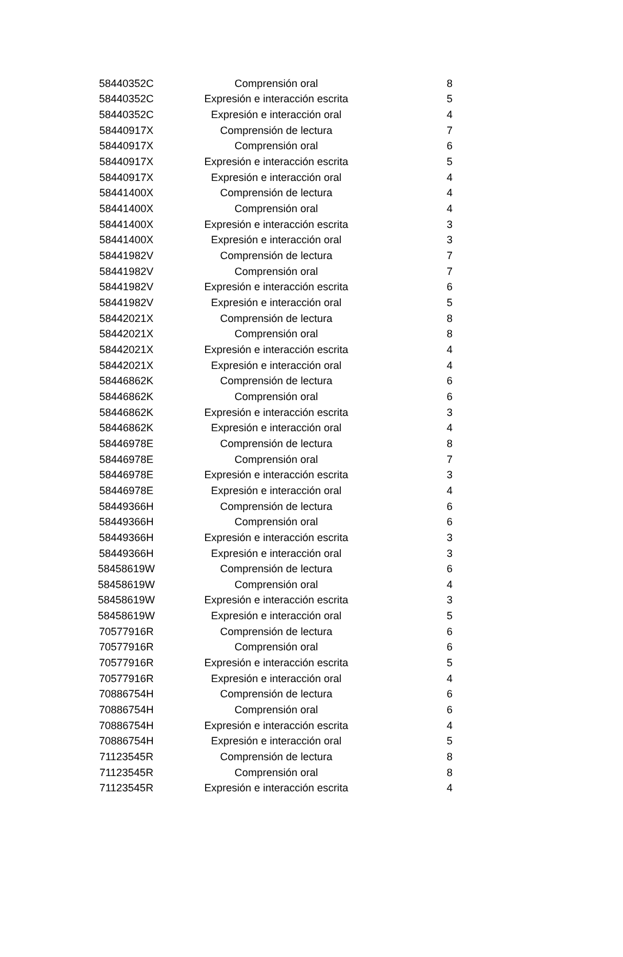| 58440352C | Comprensión oral | 8 |
| 58440352C | Expresión e interacción escrita | 5 |
| 58440352C | Expresión e interacción oral | 4 |
| 58440917X | Comprensión de lectura | 7 |
| 58440917X | Comprensión oral | 6 |
| 58440917X | Expresión e interacción escrita | 5 |
| 58440917X | Expresión e interacción oral | 4 |
| 58441400X | Comprensión de lectura | 4 |
| 58441400X | Comprensión oral | 4 |
| 58441400X | Expresión e interacción escrita | 3 |
| 58441400X | Expresión e interacción oral | 3 |
| 58441982V | Comprensión de lectura | 7 |
| 58441982V | Comprensión oral | 7 |
| 58441982V | Expresión e interacción escrita | 6 |
| 58441982V | Expresión e interacción oral | 5 |
| 58442021X | Comprensión de lectura | 8 |
| 58442021X | Comprensión oral | 8 |
| 58442021X | Expresión e interacción escrita | 4 |
| 58442021X | Expresión e interacción oral | 4 |
| 58446862K | Comprensión de lectura | 6 |
| 58446862K | Comprensión oral | 6 |
| 58446862K | Expresión e interacción escrita | 3 |
| 58446862K | Expresión e interacción oral | 4 |
| 58446978E | Comprensión de lectura | 8 |
| 58446978E | Comprensión oral | 7 |
| 58446978E | Expresión e interacción escrita | 3 |
| 58446978E | Expresión e interacción oral | 4 |
| 58449366H | Comprensión de lectura | 6 |
| 58449366H | Comprensión oral | 6 |
| 58449366H | Expresión e interacción escrita | 3 |
| 58449366H | Expresión e interacción oral | 3 |
| 58458619W | Comprensión de lectura | 6 |
| 58458619W | Comprensión oral | 4 |
| 58458619W | Expresión e interacción escrita | 3 |
| 58458619W | Expresión e interacción oral | 5 |
| 70577916R | Comprensión de lectura | 6 |
| 70577916R | Comprensión oral | 6 |
| 70577916R | Expresión e interacción escrita | 5 |
| 70577916R | Expresión e interacción oral | 4 |
| 70886754H | Comprensión de lectura | 6 |
| 70886754H | Comprensión oral | 6 |
| 70886754H | Expresión e interacción escrita | 4 |
| 70886754H | Expresión e interacción oral | 5 |
| 71123545R | Comprensión de lectura | 8 |
| 71123545R | Comprensión oral | 8 |
| 71123545R | Expresión e interacción escrita | 4 |